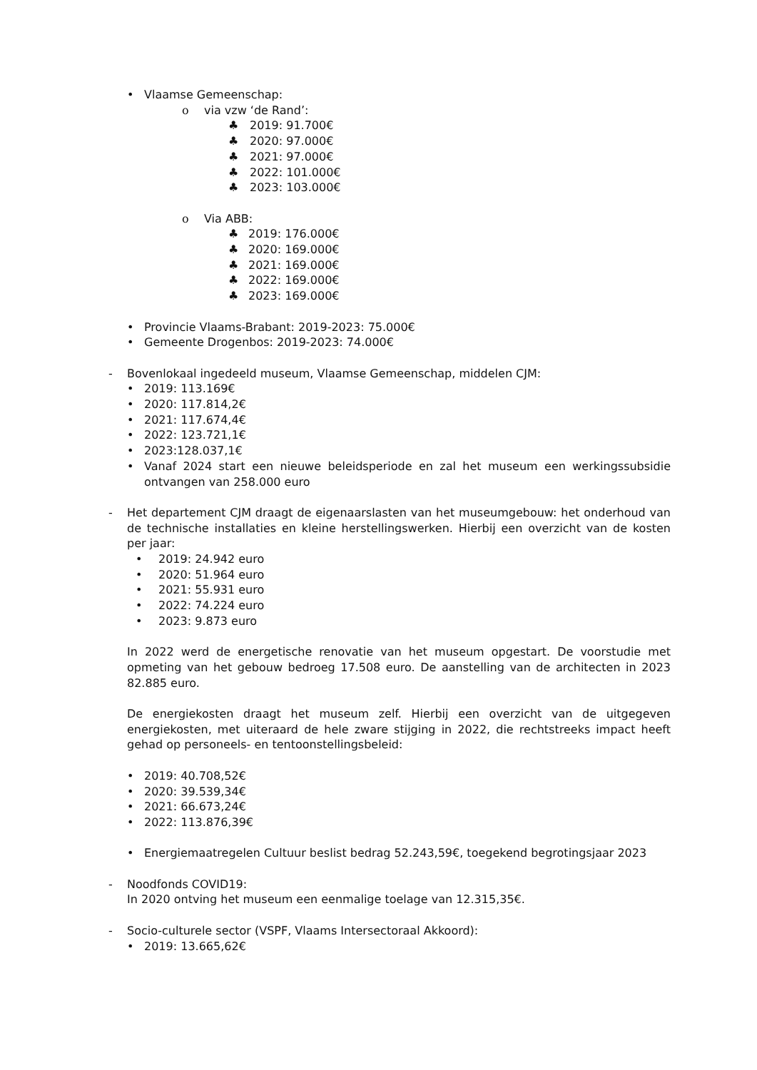• Vlaamse Gemeenschap:
o via vzw ‘de Rand’:
♣ 2019: 91.700€
♣ 2020: 97.000€
♣ 2021: 97.000€
♣ 2022: 101.000€
♣ 2023: 103.000€
o Via ABB:
♣ 2019: 176.000€
♣ 2020: 169.000€
♣ 2021: 169.000€
♣ 2022: 169.000€
♣ 2023: 169.000€
• Provincie Vlaams-Brabant: 2019-2023: 75.000€
• Gemeente Drogenbos: 2019-2023: 74.000€
- Bovenlokaal ingedeeld museum, Vlaamse Gemeenschap, middelen CJM:
• 2019: 113.169€
• 2020: 117.814,2€
• 2021: 117.674,4€
• 2022: 123.721,1€
• 2023:128.037,1€
• Vanaf 2024 start een nieuwe beleidsperiode en zal het museum een werkingssubsidie ontvangen van 258.000 euro
- Het departement CJM draagt de eigenaarslasten van het museumgebouw: het onderhoud van de technische installaties en kleine herstellingswerken. Hierbij een overzicht van de kosten per jaar:
• 2019: 24.942 euro
• 2020: 51.964 euro
• 2021: 55.931 euro
• 2022: 74.224 euro
• 2023: 9.873 euro
In 2022 werd de energetische renovatie van het museum opgestart. De voorstudie met opmeting van het gebouw bedroeg 17.508 euro. De aanstelling van de architecten in 2023 82.885 euro.
De energiekosten draagt het museum zelf. Hierbij een overzicht van de uitgegeven energiekosten, met uiteraard de hele zware stijging in 2022, die rechtstreeks impact heeft gehad op personeels- en tentoonstellingsbeleid:
• 2019: 40.708,52€
• 2020: 39.539,34€
• 2021: 66.673,24€
• 2022: 113.876,39€
• Energiemaatregelen Cultuur beslist bedrag 52.243,59€, toegekend begrotingsjaar 2023
- Noodfonds COVID19:
In 2020 ontving het museum een eenmalige toelage van 12.315,35€.
- Socio-culturele sector (VSPF, Vlaams Intersectoraal Akkoord):
• 2019: 13.665,62€